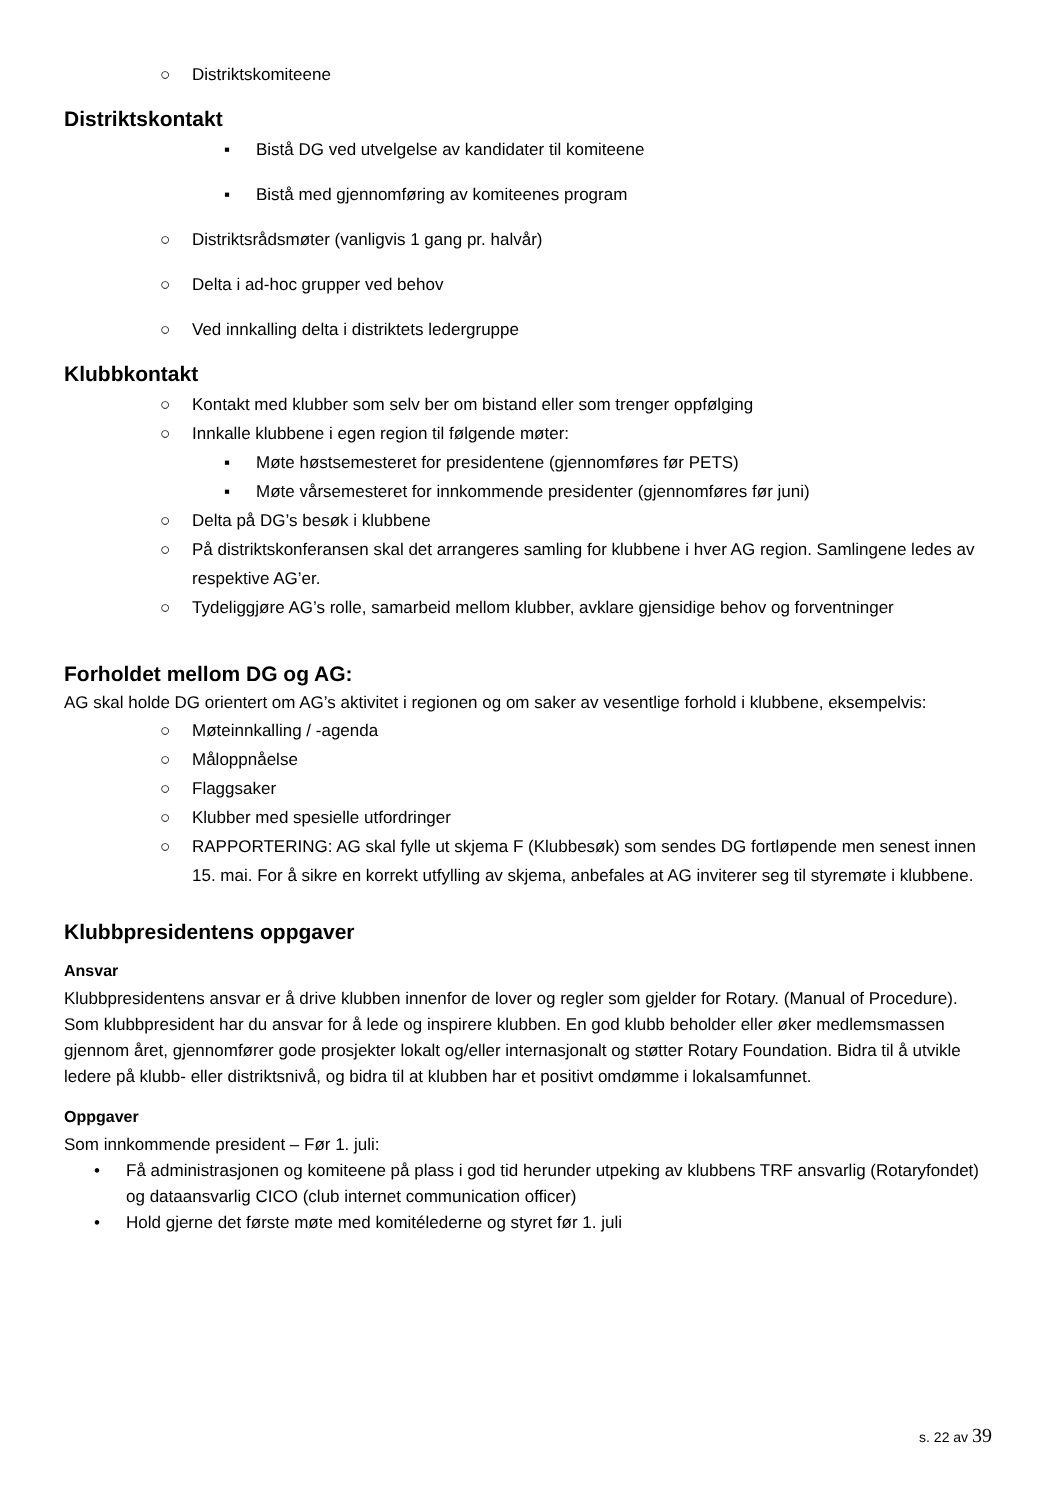○ Distriktskomiteene
Distriktskontakt
▪ Bistå DG ved utvelgelse av kandidater til komiteene
▪ Bistå med gjennomføring av komiteenes program
○ Distriktsrådsmøter (vanligvis 1 gang pr. halvår)
○ Delta i ad-hoc grupper ved behov
○ Ved innkalling delta i distriktets ledergruppe
Klubbkontakt
○ Kontakt med klubber som selv ber om bistand eller som trenger oppfølging
○ Innkalle klubbene i egen region til følgende møter:
▪ Møte høstsemesteret for presidentene (gjennomføres før PETS)
▪ Møte vårsemesteret for innkommende presidenter (gjennomføres før juni)
○ Delta på DG’s besøk i klubbene
○ På distriktskonferansen skal det arrangeres samling for klubbene i hver AG region. Samlingene ledes av respektive AG’er.
○ Tydeliggjøre AG’s rolle, samarbeid mellom klubber, avklare gjensidige behov og forventninger
Forholdet mellom DG og AG:
AG skal holde DG orientert om AG’s aktivitet i regionen og om saker av vesentlige forhold i klubbene, eksempelvis:
○ Møteinnkalling / -agenda
○ Måloppnåelse
○ Flaggsaker
○ Klubber med spesielle utfordringer
○ RAPPORTERING: AG skal fylle ut skjema F (Klubbesøk) som sendes DG fortløpende men senest innen 15. mai. For å sikre en korrekt utfylling av skjema, anbefales at AG inviterer seg til styremøte i klubbene.
Klubbpresidentens oppgaver
Ansvar
Klubbpresidentens ansvar er å drive klubben innenfor de lover og regler som gjelder for Rotary. (Manual of Procedure).
Som klubbpresident har du ansvar for å lede og inspirere klubben. En god klubb beholder eller øker medlemsmassen gjennom året, gjennomfører gode prosjekter lokalt og/eller internasjonalt og støtter Rotary Foundation. Bidra til å utvikle ledere på klubb- eller distriktsnivå, og bidra til at klubben har et positivt omdømme i lokalsamfunnet.
Oppgaver
Som innkommende president – Før 1. juli:
• Få administrasjonen og komiteene på plass i god tid herunder utpeking av klubbens TRF ansvarlig (Rotaryfondet) og dataansvarlig CICO (club internet communication officer)
• Hold gjerne det første møte med komitélederne og styret før 1. juli
s. 22 av 39